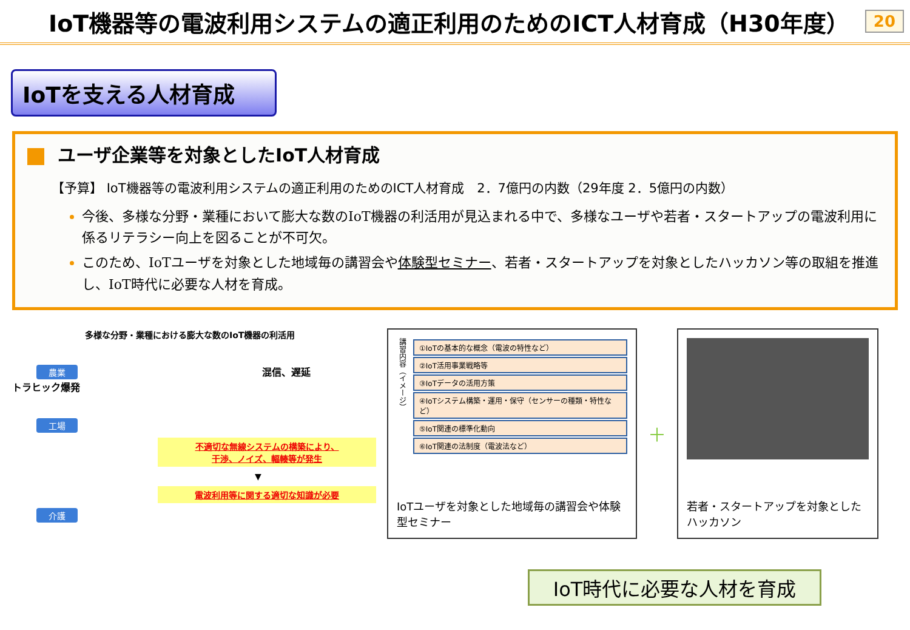IoT機器等の電波利用システムの適正利用のためのICT人材育成（H30年度） 20
IoTを支える人材育成
ユーザ企業等を対象としたIoT人材育成
【予算】 IoT機器等の電波利用システムの適正利用のためのICT人材育成　2．7億円の内数（29年度 2．5億円の内数）
今後、多様な分野・業種において膨大な数のIoT機器の利活用が見込まれる中で、多様なユーザや若者・スタートアップの電波利用に係るリテラシー向上を図ることが不可欠。
このため、IoTユーザを対象とした地域毎の講習会や体験型セミナー、若者・スタートアップを対象としたハッカソン等の取組を推進し、IoT時代に必要な人材を育成。
多様な分野・業種における膨大な数のIoT機器の利活用
農業 混信、遅延
トラヒック爆発
工場
不適切な無線システムの構築により、
干渉、ノイズ、輻輳等が発生
▼
電波利用等に関する適切な知識が必要
介護
講習内容（イメージ）
①IoTの基本的な概念（電波の特性など）
②IoT活用事業戦略等
③IoTデータの活用方策
④IoTシステム構築・運用・保守（センサーの種類・特性など）
⑤IoT関連の標準化動向
⑥IoT関連の法制度（電波法など）
IoTユーザを対象とした地域毎の講習会や体験型セミナー
＋
若者・スタートアップを対象としたハッカソン
IoT時代に必要な人材を育成